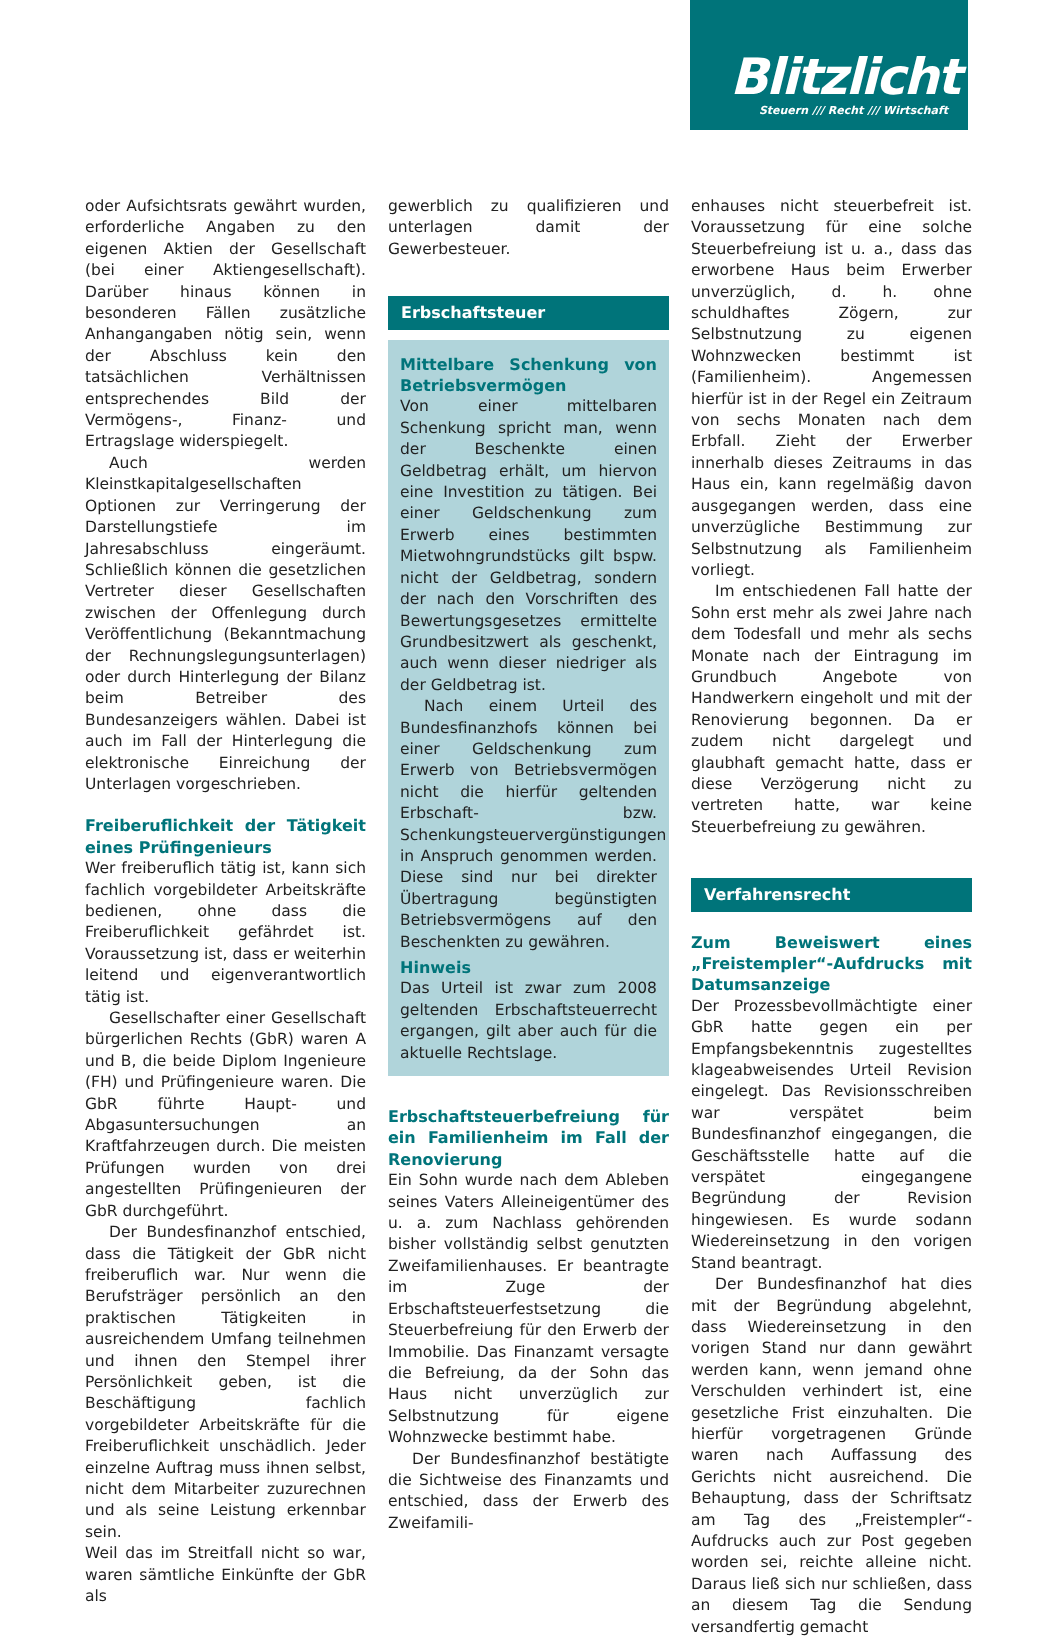Blitzlicht
Steuern /// Recht /// Wirtschaft
oder Aufsichtsrats gewährt wurden, erforderliche Angaben zu den eigenen Aktien der Gesellschaft (bei einer Aktiengesellschaft). Darüber hinaus können in besonderen Fällen zusätzliche Anhangangaben nötig sein, wenn der Abschluss kein den tatsächlichen Verhältnissen entsprechendes Bild der Vermögens-, Finanz- und Ertragslage widerspiegelt.
Auch werden Kleinstkapitalgesellschaften Optionen zur Verringerung der Darstellungstiefe im Jahresabschluss eingeräumt. Schließlich können die gesetzlichen Vertreter dieser Gesellschaften zwischen der Offenlegung durch Veröffentlichung (Bekanntmachung der Rechnungslegungsunterlagen) oder durch Hinterlegung der Bilanz beim Betreiber des Bundesanzeigers wählen. Dabei ist auch im Fall der Hinterlegung die elektronische Einreichung der Unterlagen vorgeschrieben.
Freiberuflichkeit der Tätigkeit eines Prüfingenieurs
Wer freiberuflich tätig ist, kann sich fachlich vorgebildeter Arbeitskräfte bedienen, ohne dass die Freiberuflichkeit gefährdet ist. Voraussetzung ist, dass er weiterhin leitend und eigenverantwortlich tätig ist.
Gesellschafter einer Gesellschaft bürgerlichen Rechts (GbR) waren A und B, die beide Diplom Ingenieure (FH) und Prüfingenieure waren. Die GbR führte Haupt- und Abgasuntersuchungen an Kraftfahrzeugen durch. Die meisten Prüfungen wurden von drei angestellten Prüfingenieuren der GbR durchgeführt.
Der Bundesfinanzhof entschied, dass die Tätigkeit der GbR nicht freiberuflich war. Nur wenn die Berufsträger persönlich an den praktischen Tätigkeiten in ausreichendem Umfang teilnehmen und ihnen den Stempel ihrer Persönlichkeit geben, ist die Beschäftigung fachlich vorgebildeter Arbeitskräfte für die Freiberuflichkeit unschädlich. Jeder einzelne Auftrag muss ihnen selbst, nicht dem Mitarbeiter zuzurechnen und als seine Leistung erkennbar sein.
Weil das im Streitfall nicht so war, waren sämtliche Einkünfte der GbR als
gewerblich zu qualifizieren und unterlagen damit der Gewerbesteuer.
Erbschaftsteuer
Mittelbare Schenkung von Betriebsvermögen
Von einer mittelbaren Schenkung spricht man, wenn der Beschenkte einen Geldbetrag erhält, um hiervon eine Investition zu tätigen. Bei einer Geldschenkung zum Erwerb eines bestimmten Mietwohngrundstücks gilt bspw. nicht der Geldbetrag, sondern der nach den Vorschriften des Bewertungsgesetzes ermittelte Grundbesitzwert als geschenkt, auch wenn dieser niedriger als der Geldbetrag ist.
Nach einem Urteil des Bundesfinanzhofs können bei einer Geldschenkung zum Erwerb von Betriebsvermögen nicht die hierfür geltenden Erbschaft- bzw. Schenkungsteuervergünstigungen in Anspruch genommen werden. Diese sind nur bei direkter Übertragung begünstigten Betriebsvermögens auf den Beschenkten zu gewähren.
Hinweis
Das Urteil ist zwar zum 2008 geltenden Erbschaftsteuerrecht ergangen, gilt aber auch für die aktuelle Rechtslage.
Erbschaftsteuerbefreiung für ein Familienheim im Fall der Renovierung
Ein Sohn wurde nach dem Ableben seines Vaters Alleineigentümer des u. a. zum Nachlass gehörenden bisher vollständig selbst genutzten Zweifamilienhauses. Er beantragte im Zuge der Erbschaftsteuerfestsetzung die Steuerbefreiung für den Erwerb der Immobilie. Das Finanzamt versagte die Befreiung, da der Sohn das Haus nicht unverzüglich zur Selbstnutzung für eigene Wohnzwecke bestimmt habe.
Der Bundesfinanzhof bestätigte die Sichtweise des Finanzamts und entschied, dass der Erwerb des Zweifamili-
enhauses nicht steuerbefreit ist. Voraussetzung für eine solche Steuerbefreiung ist u. a., dass das erworbene Haus beim Erwerber unverzüglich, d. h. ohne schuldhaftes Zögern, zur Selbstnutzung zu eigenen Wohnzwecken bestimmt ist (Familienheim). Angemessen hierfür ist in der Regel ein Zeitraum von sechs Monaten nach dem Erbfall. Zieht der Erwerber innerhalb dieses Zeitraums in das Haus ein, kann regelmäßig davon ausgegangen werden, dass eine unverzügliche Bestimmung zur Selbstnutzung als Familienheim vorliegt.
Im entschiedenen Fall hatte der Sohn erst mehr als zwei Jahre nach dem Todesfall und mehr als sechs Monate nach der Eintragung im Grundbuch Angebote von Handwerkern eingeholt und mit der Renovierung begonnen. Da er zudem nicht dargelegt und glaubhaft gemacht hatte, dass er diese Verzögerung nicht zu vertreten hatte, war keine Steuerbefreiung zu gewähren.
Verfahrensrecht
Zum Beweiswert eines „Freistempler“-Aufdrucks mit Datumsanzeige
Der Prozessbevollmächtigte einer GbR hatte gegen ein per Empfangsbekenntnis zugestelltes klageabweisendes Urteil Revision eingelegt. Das Revisionsschreiben war verspätet beim Bundesfinanzhof eingegangen, die Geschäftsstelle hatte auf die verspätet eingegangene Begründung der Revision hingewiesen. Es wurde sodann Wiedereinsetzung in den vorigen Stand beantragt.
Der Bundesfinanzhof hat dies mit der Begründung abgelehnt, dass Wiedereinsetzung in den vorigen Stand nur dann gewährt werden kann, wenn jemand ohne Verschulden verhindert ist, eine gesetzliche Frist einzuhalten. Die hierfür vorgetragenen Gründe waren nach Auffassung des Gerichts nicht ausreichend. Die Behauptung, dass der Schriftsatz am Tag des „Freistempler“-Aufdrucks auch zur Post gegeben worden sei, reichte alleine nicht. Daraus ließ sich nur schließen, dass an diesem Tag die Sendung versandfertig gemacht